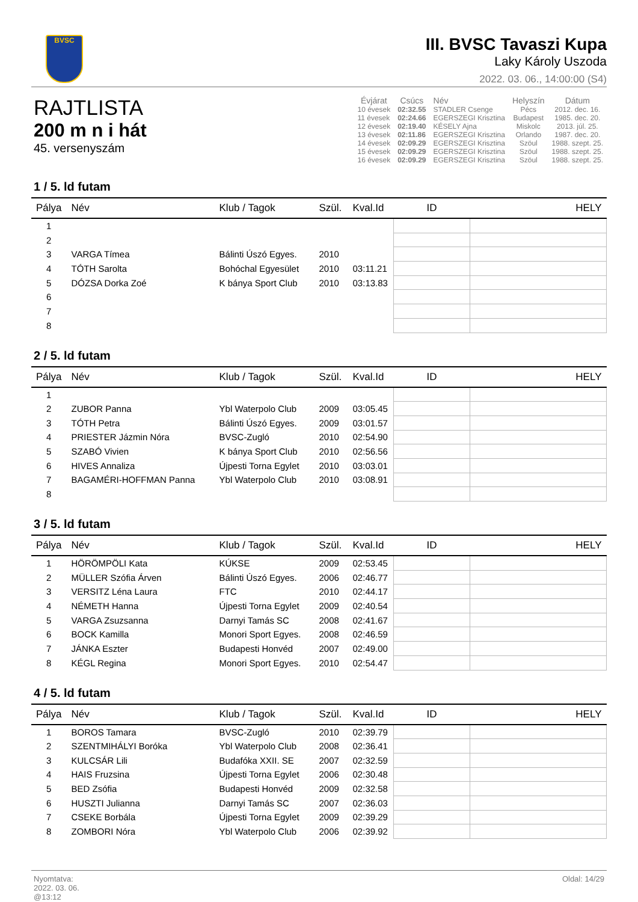BVSC
III. BVSC Tavaszi Kupa
Laky Károly Uszoda
2022. 03. 06., 14:00:00 (S4)
RAJTLISTA
200 m n i hát
45. versenyszám
| Évjárat | Csúcs | Név | Helyszín | Dátum |
| --- | --- | --- | --- | --- |
| 10 évesek | 02:32.55 | STADLER Csenge | Pécs | 2012. dec. 16. |
| 11 évesek | 02:24.66 | EGERSZEGI Krisztina | Budapest | 1985. dec. 20. |
| 12 évesek | 02:19.40 | KÉSELY Ajna | Miskolc | 2013. júl. 25. |
| 13 évesek | 02:11.86 | EGERSZEGI Krisztina | Orlando | 1987. dec. 20. |
| 14 évesek | 02:09.29 | EGERSZEGI Krisztina | Szöul | 1988. szept. 25. |
| 15 évesek | 02:09.29 | EGERSZEGI Krisztina | Szöul | 1988. szept. 25. |
| 16 évesek | 02:09.29 | EGERSZEGI Krisztina | Szöul | 1988. szept. 25. |
1 / 5. ld futam
| Pálya | Név | Klub / Tagok | Szül. | Kval.Id | ID | HELY |
| --- | --- | --- | --- | --- | --- | --- |
| 1 | | | | | | |
| 2 | | | | | | |
| 3 | VARGA Tímea | Bálinti Úszó Egyes. | 2010 | | | |
| 4 | TÓTH Sarolta | Bohóchal Egyesület | 2010 | 03:11.21 | | |
| 5 | DÓZSA Dorka Zoé | K bánya Sport Club | 2010 | 03:13.83 | | |
| 6 | | | | | | |
| 7 | | | | | | |
| 8 | | | | | | |
2 / 5. ld futam
| Pálya | Név | Klub / Tagok | Szül. | Kval.Id | ID | HELY |
| --- | --- | --- | --- | --- | --- | --- |
| 1 | | | | | | |
| 2 | ZUBOR Panna | Ybl Waterpolo Club | 2009 | 03:05.45 | | |
| 3 | TÓTH Petra | Bálinti Úszó Egyes. | 2009 | 03:01.57 | | |
| 4 | PRIESTER Jázmin Nóra | BVSC-Zugló | 2010 | 02:54.90 | | |
| 5 | SZABÓ Vivien | K bánya Sport Club | 2010 | 02:56.56 | | |
| 6 | HIVES Annaliza | Újpesti Torna Egylet | 2010 | 03:03.01 | | |
| 7 | BAGAMÉRI-HOFFMAN Panna | Ybl Waterpolo Club | 2010 | 03:08.91 | | |
| 8 | | | | | | |
3 / 5. ld futam
| Pálya | Név | Klub / Tagok | Szül. | Kval.Id | ID | HELY |
| --- | --- | --- | --- | --- | --- | --- |
| 1 | HÖRÖMPÖLI Kata | KÚKSE | 2009 | 02:53.45 | | |
| 2 | MÜLLER Szófia Árven | Bálinti Úszó Egyes. | 2006 | 02:46.77 | | |
| 3 | VERSITZ Léna Laura | FTC | 2010 | 02:44.17 | | |
| 4 | NÉMETH Hanna | Újpesti Torna Egylet | 2009 | 02:40.54 | | |
| 5 | VARGA Zsuzsanna | Darnyi Tamás SC | 2008 | 02:41.67 | | |
| 6 | BOCK Kamilla | Monori Sport Egyes. | 2008 | 02:46.59 | | |
| 7 | JÁNKA Eszter | Budapesti Honvéd | 2007 | 02:49.00 | | |
| 8 | KÉGL Regina | Monori Sport Egyes. | 2010 | 02:54.47 | | |
4 / 5. ld futam
| Pálya | Név | Klub / Tagok | Szül. | Kval.Id | ID | HELY |
| --- | --- | --- | --- | --- | --- | --- |
| 1 | BOROS Tamara | BVSC-Zugló | 2010 | 02:39.79 | | |
| 2 | SZENTMIHÁLYI Boróka | Ybl Waterpolo Club | 2008 | 02:36.41 | | |
| 3 | KULCSÁR Lili | Budafóka XXII. SE | 2007 | 02:32.59 | | |
| 4 | HAIS Fruzsina | Újpesti Torna Egylet | 2006 | 02:30.48 | | |
| 5 | BED Zsófia | Budapesti Honvéd | 2009 | 02:32.58 | | |
| 6 | HUSZTI Julianna | Darnyi Tamás SC | 2007 | 02:36.03 | | |
| 7 | CSEKE Borbála | Újpesti Torna Egylet | 2009 | 02:39.29 | | |
| 8 | ZOMBORI Nóra | Ybl Waterpolo Club | 2006 | 02:39.92 | | |
Nyomtatva:
2022. 03. 06.
@13:12
Oldal: 14/29